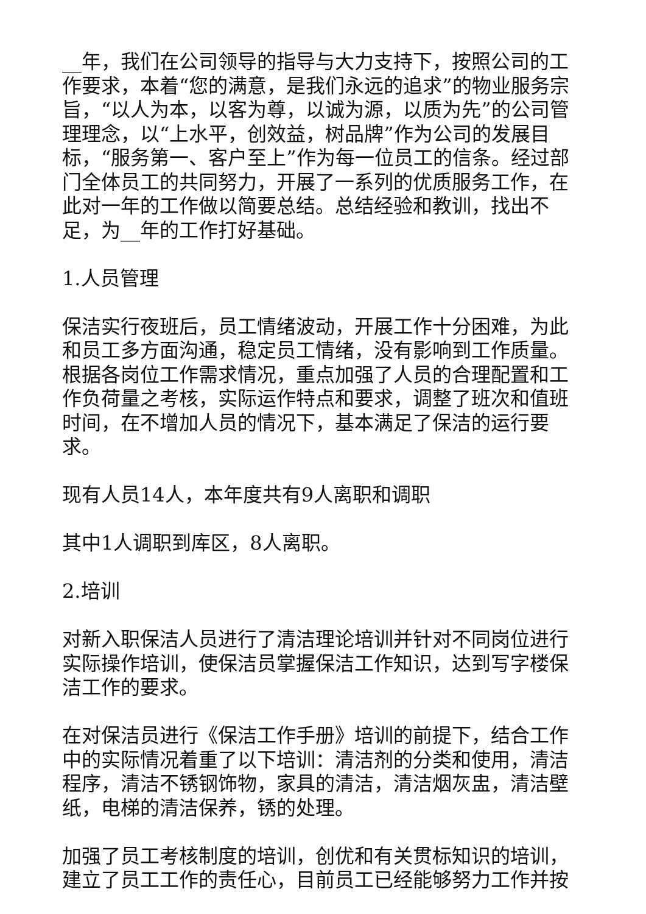__年，我们在公司领导的指导与大力支持下，按照公司的工作要求，本着“您的满意，是我们永远的追求”的物业服务宗旨，“以人为本，以客为尊，以诚为源，以质为先”的公司管理理念，以“上水平，创效益，树品牌”作为公司的发展目标，“服务第一、客户至上”作为每一位员工的信条。经过部门全体员工的共同努力，开展了一系列的优质服务工作，在此对一年的工作做以简要总结。总结经验和教训，找出不足，为__年的工作打好基础。
1.人员管理
保洁实行夜班后，员工情绪波动，开展工作十分困难，为此和员工多方面沟通，稳定员工情绪，没有影响到工作质量。根据各岗位工作需求情况，重点加强了人员的合理配置和工作负荷量之考核，实际运作特点和要求，调整了班次和值班时间，在不增加人员的情况下，基本满足了保洁的运行要求。
现有人员14人，本年度共有9人离职和调职
其中1人调职到库区，8人离职。
2.培训
对新入职保洁人员进行了清洁理论培训并针对不同岗位进行实际操作培训，使保洁员掌握保洁工作知识，达到写字楼保洁工作的要求。
在对保洁员进行《保洁工作手册》培训的前提下，结合工作中的实际情况着重了以下培训：清洁剂的分类和使用，清洁程序，清洁不锈钢饰物，家具的清洁，清洁烟灰盅，清洁壁纸，电梯的清洁保养，锈的处理。
加强了员工考核制度的培训，创优和有关贯标知识的培训，建立了员工工作的责任心，目前员工已经能够努力工作并按